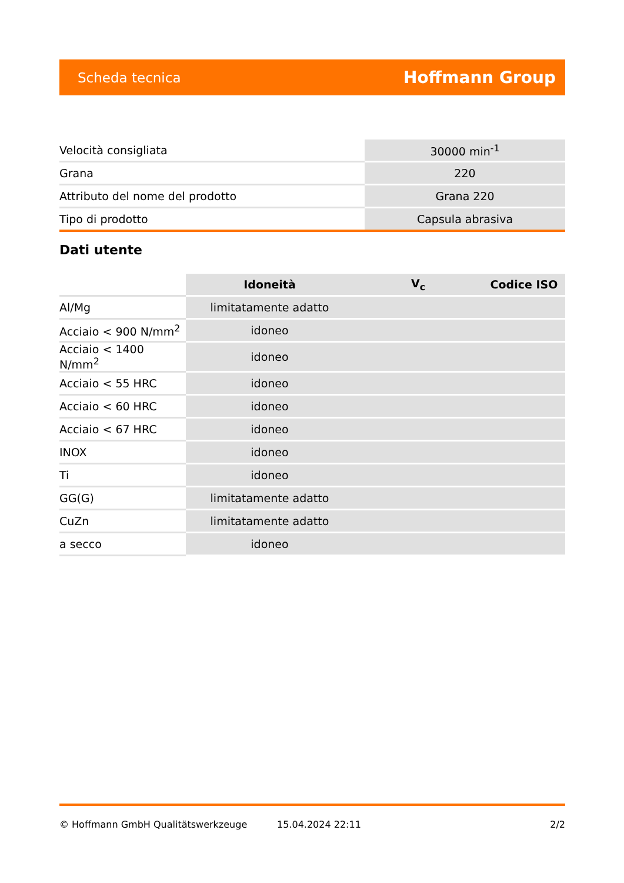Scheda tecnica Hoffmann Group
| Velocità consigliata | 30000 min<sup>-1</sup> |
| Grana | 220 |
| Attributo del nome del prodotto | Grana 220 |
| Tipo di prodotto | Capsula abrasiva |
Dati utente
| | Idoneità | V<sub>c</sub> | Codice ISO |
| --- | --- | --- | --- |
| Al/Mg | limitatamente adatto | | |
| Acciaio < 900 N/mm<sup>2</sup> | idoneo | | |
| Acciaio < 1400 N/mm<sup>2</sup> | idoneo | | |
| Acciaio < 55 HRC | idoneo | | |
| Acciaio < 60 HRC | idoneo | | |
| Acciaio < 67 HRC | idoneo | | |
| INOX | idoneo | | |
| Ti | idoneo | | |
| GG(G) | limitatamente adatto | | |
| CuZn | limitatamente adatto | | |
| a secco | idoneo | | |
© Hoffmann GmbH Qualitätswerkzeuge 15.04.2024 22:11 2/2